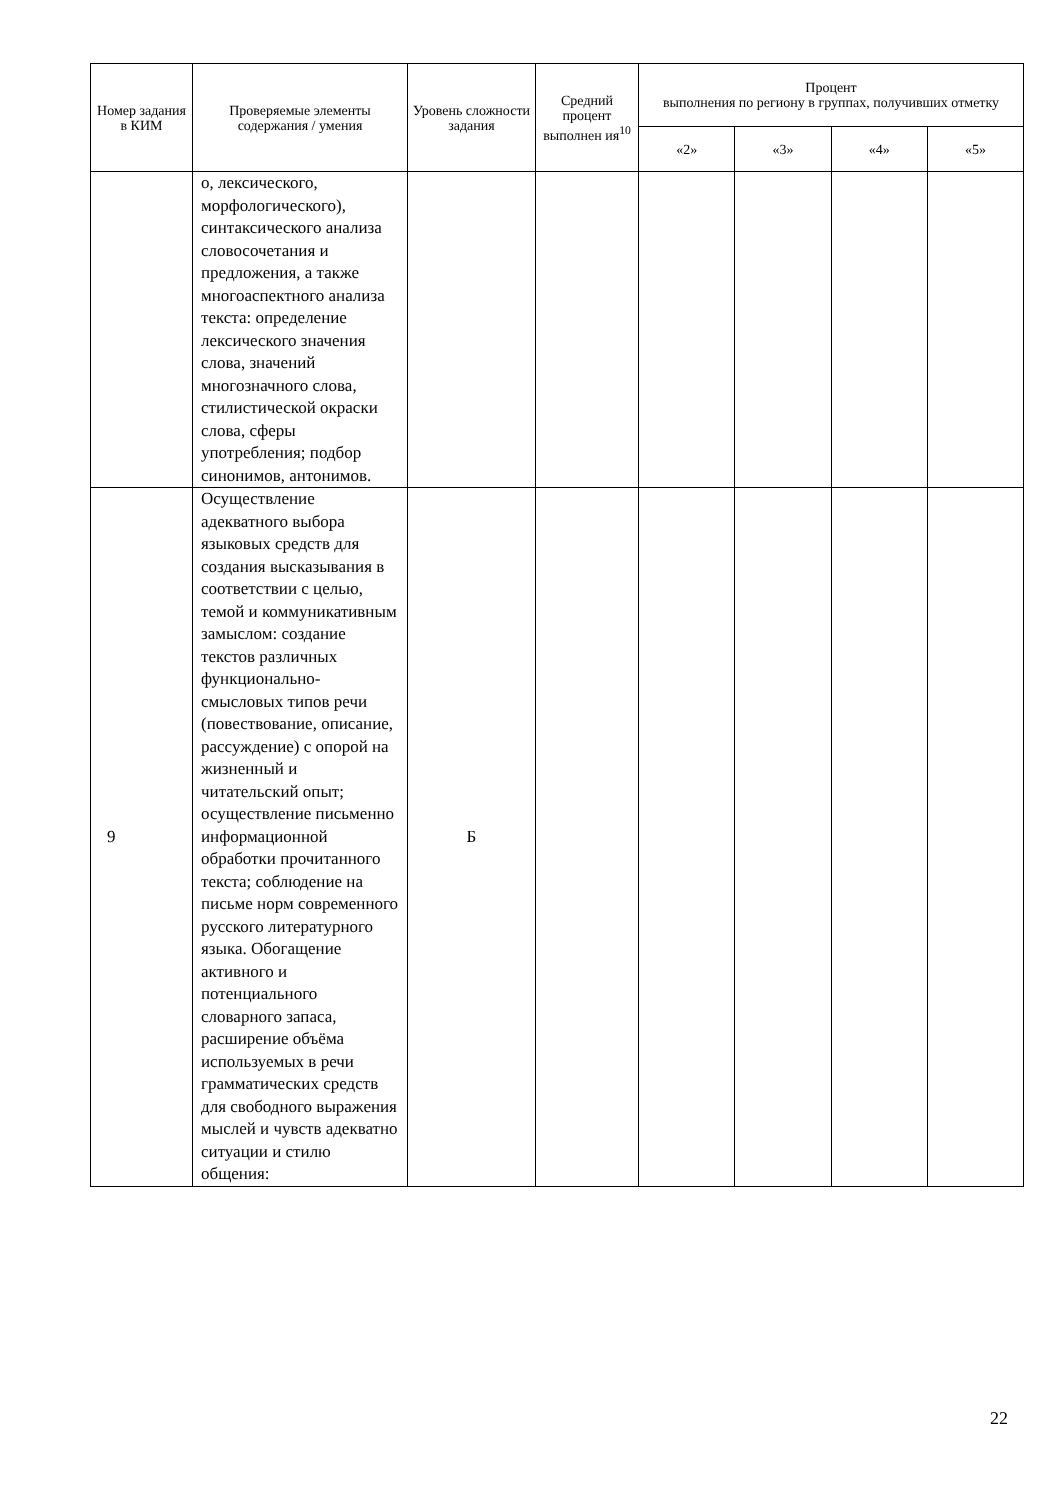| Номер задания в КИМ | Проверяемые элементы содержания / умения | Уровень сложности задания | Средний процент выполнен ия<sup>10</sup> | Процент выполнения по региону в группах, получивших отметку | | | |
| --- | --- | --- | --- | --- | --- | --- | --- |
| | | | | «2» | «3» | «4» | «5» |
| | о, лексического, морфологического), синтаксического анализа словосочетания и предложения, а также многоаспектного анализа текста: определение лексического значения слова, значений многозначного слова, стилистической окраски слова, сферы употребления; подбор синонимов, антонимов. | | | | | | |
| 9 | Осуществление адекватного выбора языковых средств для создания высказывания в соответствии с целью, темой и коммуникативным замыслом: создание текстов различных функционально-смысловых типов речи (повествование, описание, рассуждение) с опорой на жизненный и читательский опыт; осуществление письменно информационной обработки прочитанного текста; соблюдение на письме норм современного русского литературного языка. Обогащение активного и потенциального словарного запаса, расширение объёма используемых в речи грамматических средств для свободного выражения мыслей и чувств адекватно ситуации и стилю общения: | Б | | | | | |
22